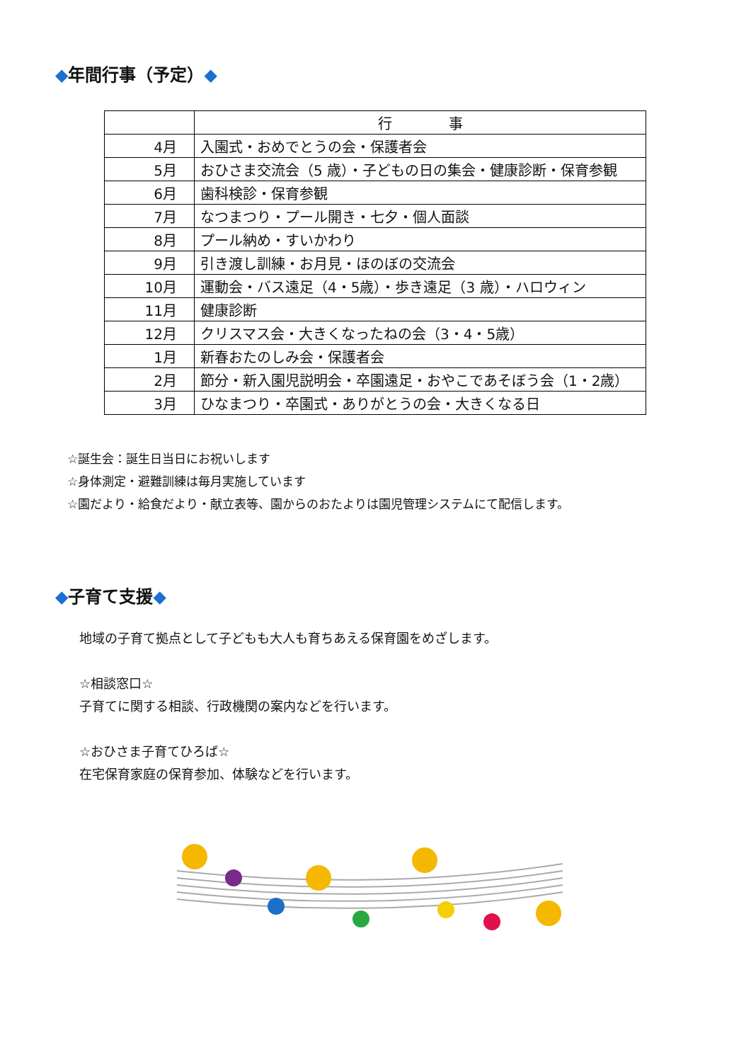◆年間行事（予定）◆
| | 行 事 |
| --- | --- |
| 4月 | 入園式・おめでとうの会・保護者会 |
| 5月 | おひさま交流会（5 歳）・子どもの日の集会・健康診断・保育参観 |
| 6月 | 歯科検診・保育参観 |
| 7月 | なつまつり・プール開き・七夕・個人面談 |
| 8月 | プール納め・すいかわり |
| 9月 | 引き渡し訓練・お月見・ほのぼの交流会 |
| 10月 | 運動会・バス遠足（4・5歳）・歩き遠足（3 歳）・ハロウィン |
| 11月 | 健康診断 |
| 12月 | クリスマス会・大きくなったねの会（3・4・5歳） |
| 1月 | 新春おたのしみ会・保護者会 |
| 2月 | 節分・新入園児説明会・卒園遠足・おやこであそぼう会（1・2歳） |
| 3月 | ひなまつり・卒園式・ありがとうの会・大きくなる日 |
☆誕生会：誕生日当日にお祝いします
☆身体測定・避難訓練は毎月実施しています
☆園だより・給食だより・献立表等、園からのおたよりは園児管理システムにて配信します。
◆子育て支援◆
地域の子育て拠点として子どもも大人も育ちあえる保育園をめざします。
☆相談窓口☆
子育てに関する相談、行政機関の案内などを行います。
☆おひさま子育てひろば☆
在宅保育家庭の保育参加、体験などを行います。